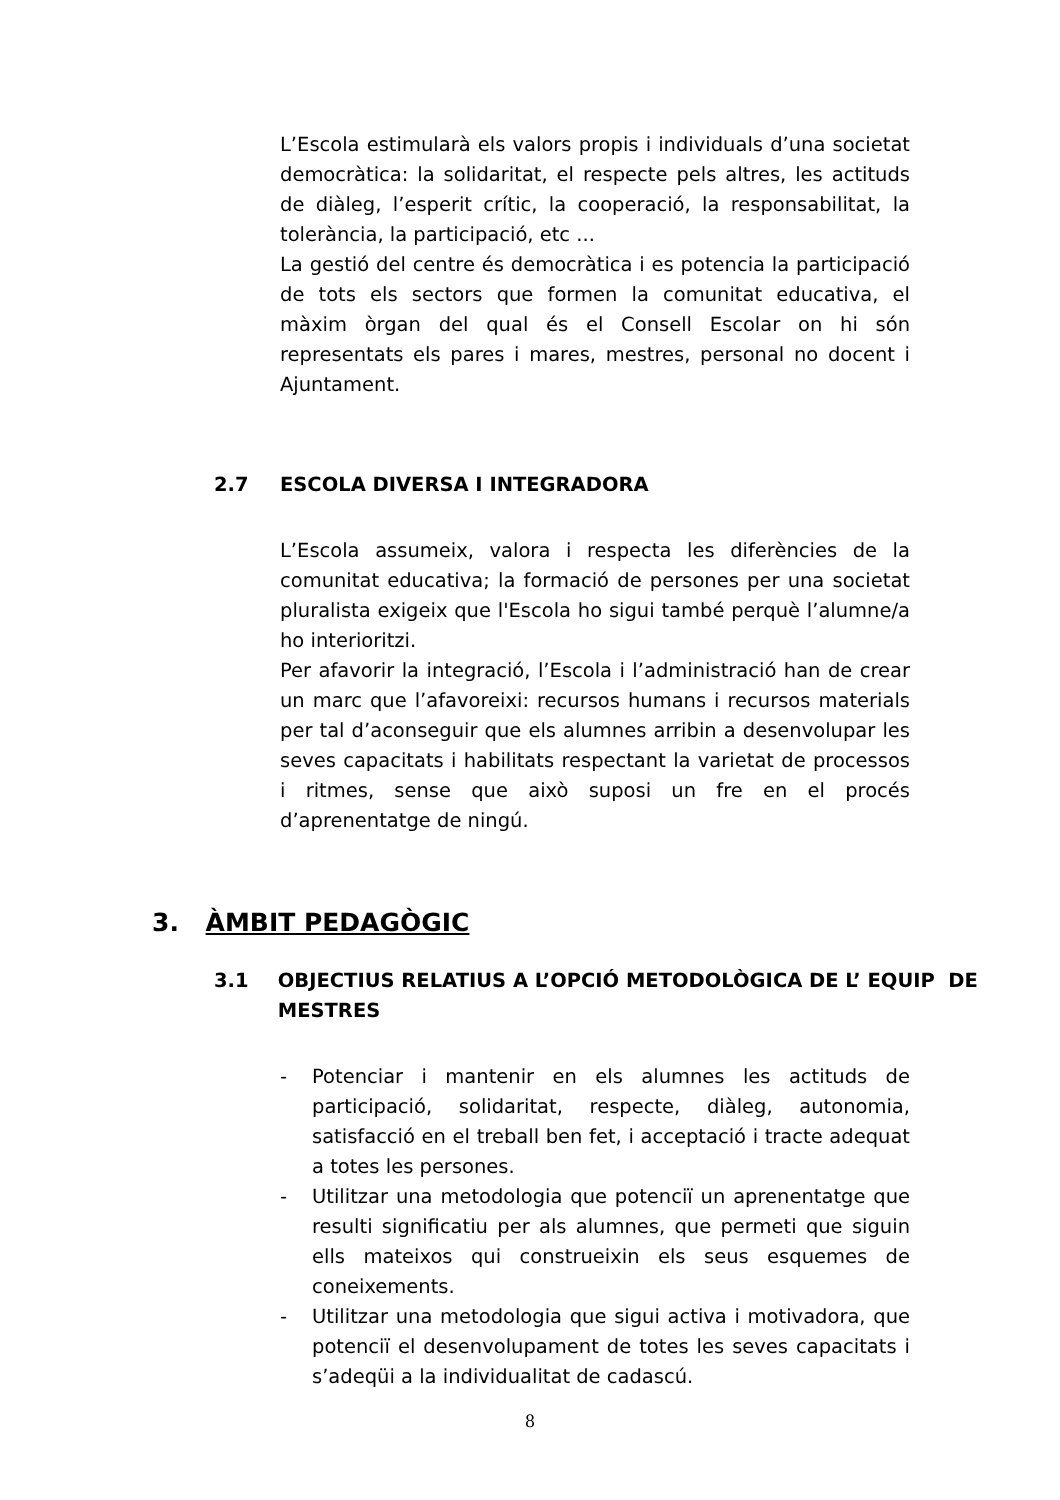L’Escola estimularà els valors propis i individuals d’una societat democràtica: la solidaritat, el respecte pels altres, les actituds de diàleg, l’esperit crític, la cooperació, la responsabilitat, la tolerància, la participació, etc ...
La gestió del centre és democràtica i es potencia la participació de tots els sectors que formen la comunitat educativa, el màxim òrgan del qual és el Consell Escolar on hi són representats els pares i mares, mestres, personal no docent i Ajuntament.
2.7 ESCOLA DIVERSA I INTEGRADORA
L’Escola assumeix, valora i respecta les diferències de la comunitat educativa; la formació de persones per una societat pluralista exigeix que l'Escola ho sigui també perquè l’alumne/a ho interioritzi.
Per afavorir la integració, l’Escola i l’administració han de crear un marc que l’afavoreixi: recursos humans i recursos materials per tal d’aconseguir que els alumnes arribin a desenvolupar les seves capacitats i habilitats respectant la varietat de processos i ritmes, sense que això suposi un fre en el procés d’aprenentatge de ningú.
3. ÀMBIT PEDAGÒGIC
3.1 OBJECTIUS RELATIUS A L’OPCIÓ METODOLÒGICA DE L’ EQUIP DE MESTRES
- Potenciar i mantenir en els alumnes les actituds de participació, solidaritat, respecte, diàleg, autonomia, satisfacció en el treball ben fet, i acceptació i tracte adequat a totes les persones.
- Utilitzar una metodologia que potenciï un aprenentatge que resulti significatiu per als alumnes, que permeti que siguin ells mateixos qui construeixin els seus esquemes de coneixements.
- Utilitzar una metodologia que sigui activa i motivadora, que potenciï el desenvolupament de totes les seves capacitats i s’adeqüi a la individualitat de cadascú.
8